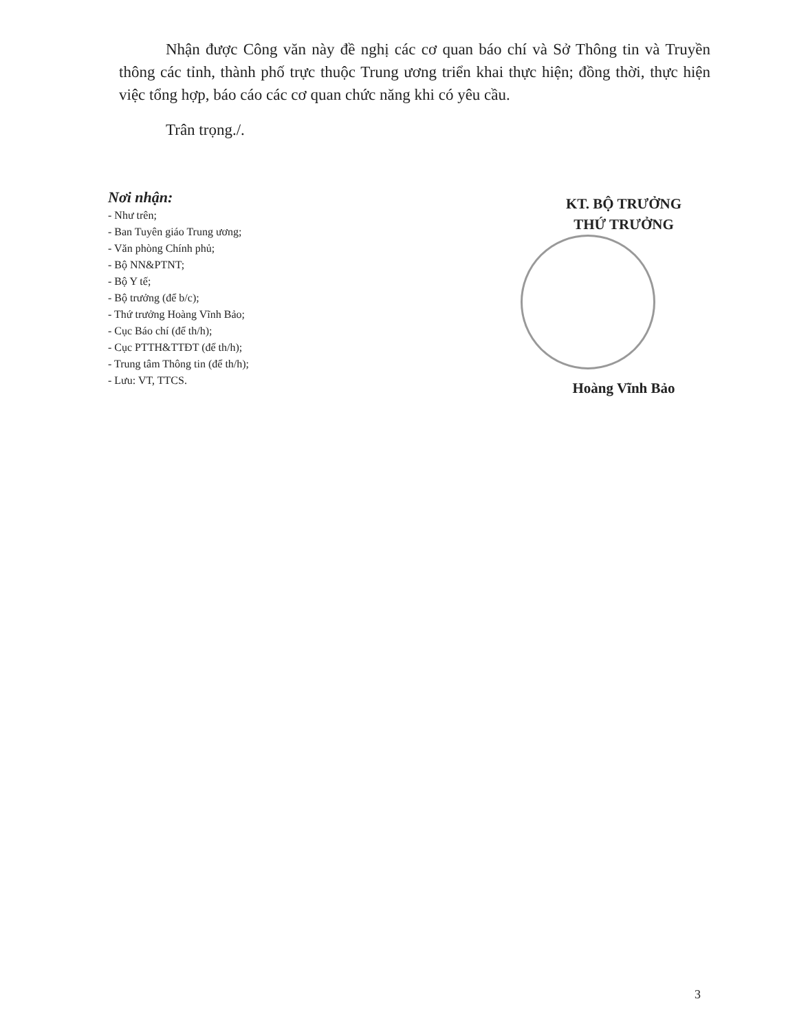Nhận được Công văn này đề nghị các cơ quan báo chí và Sở Thông tin và Truyền thông các tỉnh, thành phố trực thuộc Trung ương triển khai thực hiện; đồng thời, thực hiện việc tổng hợp, báo cáo các cơ quan chức năng khi có yêu cầu.
Trân trọng./.
Nơi nhận:
- Như trên;
- Ban Tuyên giáo Trung ương;
- Văn phòng Chính phủ;
- Bộ NN&PTNT;
- Bộ Y tế;
- Bộ trưởng (để b/c);
- Thứ trưởng Hoàng Vĩnh Bảo;
- Cục Báo chí (để th/h);
- Cục PTTH&TTĐT (để th/h);
- Trung tâm Thông tin (để th/h);
- Lưu: VT, TTCS.
KT. BỘ TRƯỞNG
THỨ TRƯỞNG
Hoàng Vĩnh Bảo
3